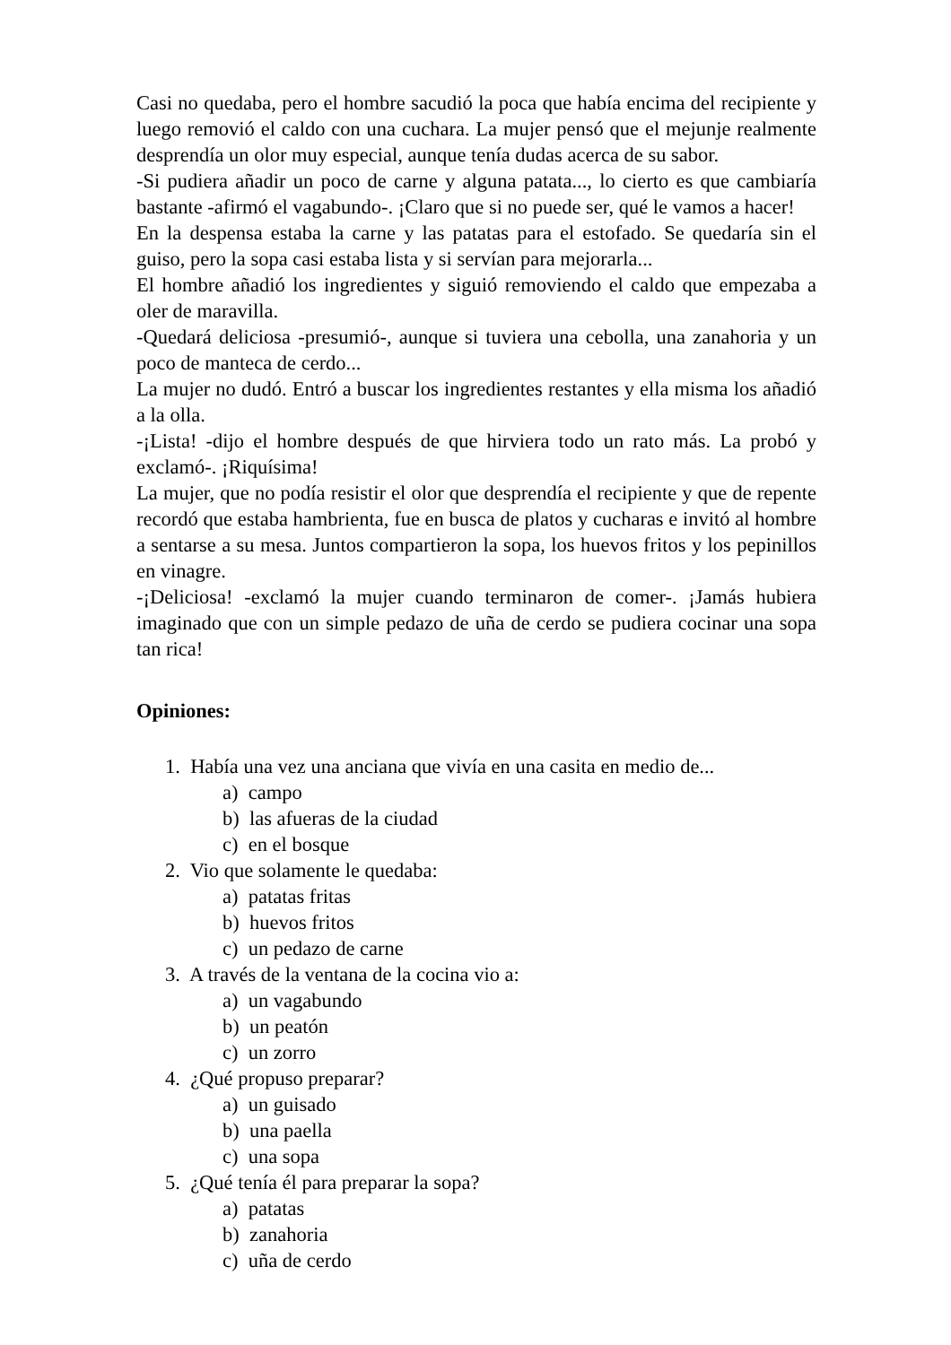Casi no quedaba, pero el hombre sacudió la poca que había encima del recipiente y luego removió el caldo con una cuchara. La mujer pensó que el mejunje realmente desprendía un olor muy especial, aunque tenía dudas acerca de su sabor.
-Si pudiera añadir un poco de carne y alguna patata..., lo cierto es que cambiaría bastante -afirmó el vagabundo-. ¡Claro que si no puede ser, qué le vamos a hacer!
En la despensa estaba la carne y las patatas para el estofado. Se quedaría sin el guiso, pero la sopa casi estaba lista y si servían para mejorarla...
El hombre añadió los ingredientes y siguió removiendo el caldo que empezaba a oler de maravilla.
-Quedará deliciosa -presumió-, aunque si tuviera una cebolla, una zanahoria y un poco de manteca de cerdo...
La mujer no dudó. Entró a buscar los ingredientes restantes y ella misma los añadió a la olla.
-¡Lista! -dijo el hombre después de que hirviera todo un rato más. La probó y exclamó-. ¡Riquísima!
La mujer, que no podía resistir el olor que desprendía el recipiente y que de repente recordó que estaba hambrienta, fue en busca de platos y cucharas e invitó al hombre a sentarse a su mesa. Juntos compartieron la sopa, los huevos fritos y los pepinillos en vinagre.
-¡Deliciosa! -exclamó la mujer cuando terminaron de comer-. ¡Jamás hubiera imaginado que con un simple pedazo de uña de cerdo se pudiera cocinar una sopa tan rica!
Opiniones:
1. Había una vez una anciana que vivía en una casita en medio de...
a) campo
b) las afueras de la ciudad
c) en el bosque
2. Vio que solamente le quedaba:
a) patatas fritas
b) huevos fritos
c) un pedazo de carne
3. A través de la ventana de la cocina vio a:
a) un vagabundo
b) un peatón
c) un zorro
4. ¿Qué propuso preparar?
a) un guisado
b) una paella
c) una sopa
5. ¿Qué tenía él para preparar la sopa?
a) patatas
b) zanahoria
c) uña de cerdo